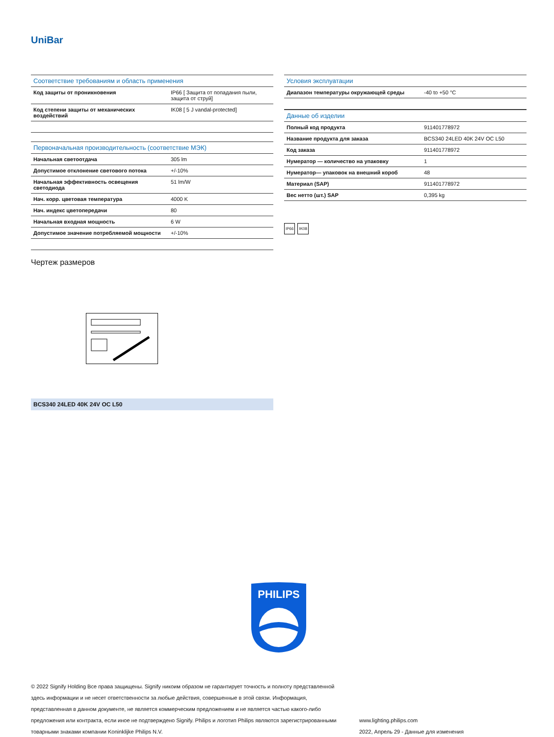UniBar
| Соответствие требованиям и область применения | |
| --- | --- |
| Код защиты от проникновения | IP66 [ Защита от попадания пыли, защита от струй] |
| Код степени защиты от механических воздействий | IK08 [ 5 J vandal-protected] |
| Первоначальная производительность (соответствие МЭК) | |
| --- | --- |
| Начальная светоотдача | 305 lm |
| Допустимое отклонение светового потока | +/-10% |
| Начальная эффективность освещения светодиода | 51 lm/W |
| Нач. корр. цветовая температура | 4000 K |
| Нач. индекс цветопередачи | 80 |
| Начальная входная мощность | 6 W |
| Допустимое значение потребляемой мощности | +/-10% |
| Условия эксплуатации | |
| --- | --- |
| Диапазон температуры окружающей среды | -40 to +50 °C |
| Данные об изделии | |
| --- | --- |
| Полный код продукта | 911401778972 |
| Название продукта для заказа | BCS340 24LED 40K 24V OC L50 |
| Код заказа | 911401778972 |
| Нумератор — количество на упаковку | 1 |
| Нумератор— упаковок на внешний короб | 48 |
| Материал (SAP) | 911401778972 |
| Вес нетто (шт.) SAP | 0,395 kg |
IP66 IK08
Чертеж размеров
BCS340 24LED 40K 24V OC L50
PHILIPS
© 2022 Signify Holding Все права защищены. Signify никоим образом не гарантирует точность и полноту представленной здесь информации и не несет ответственности за любые действия, совершенные в этой связи. Информация, представленная в данном документе, не является коммерческим предложением и не является частью какого-либо предложения или контракта, если иное не подтверждено Signify. Philips и логотип Philips являются зарегистрированными товарными знаками компании Koninklijke Philips N.V.
www.lighting.philips.com
2022, Апрель 29 - Данные для изменения